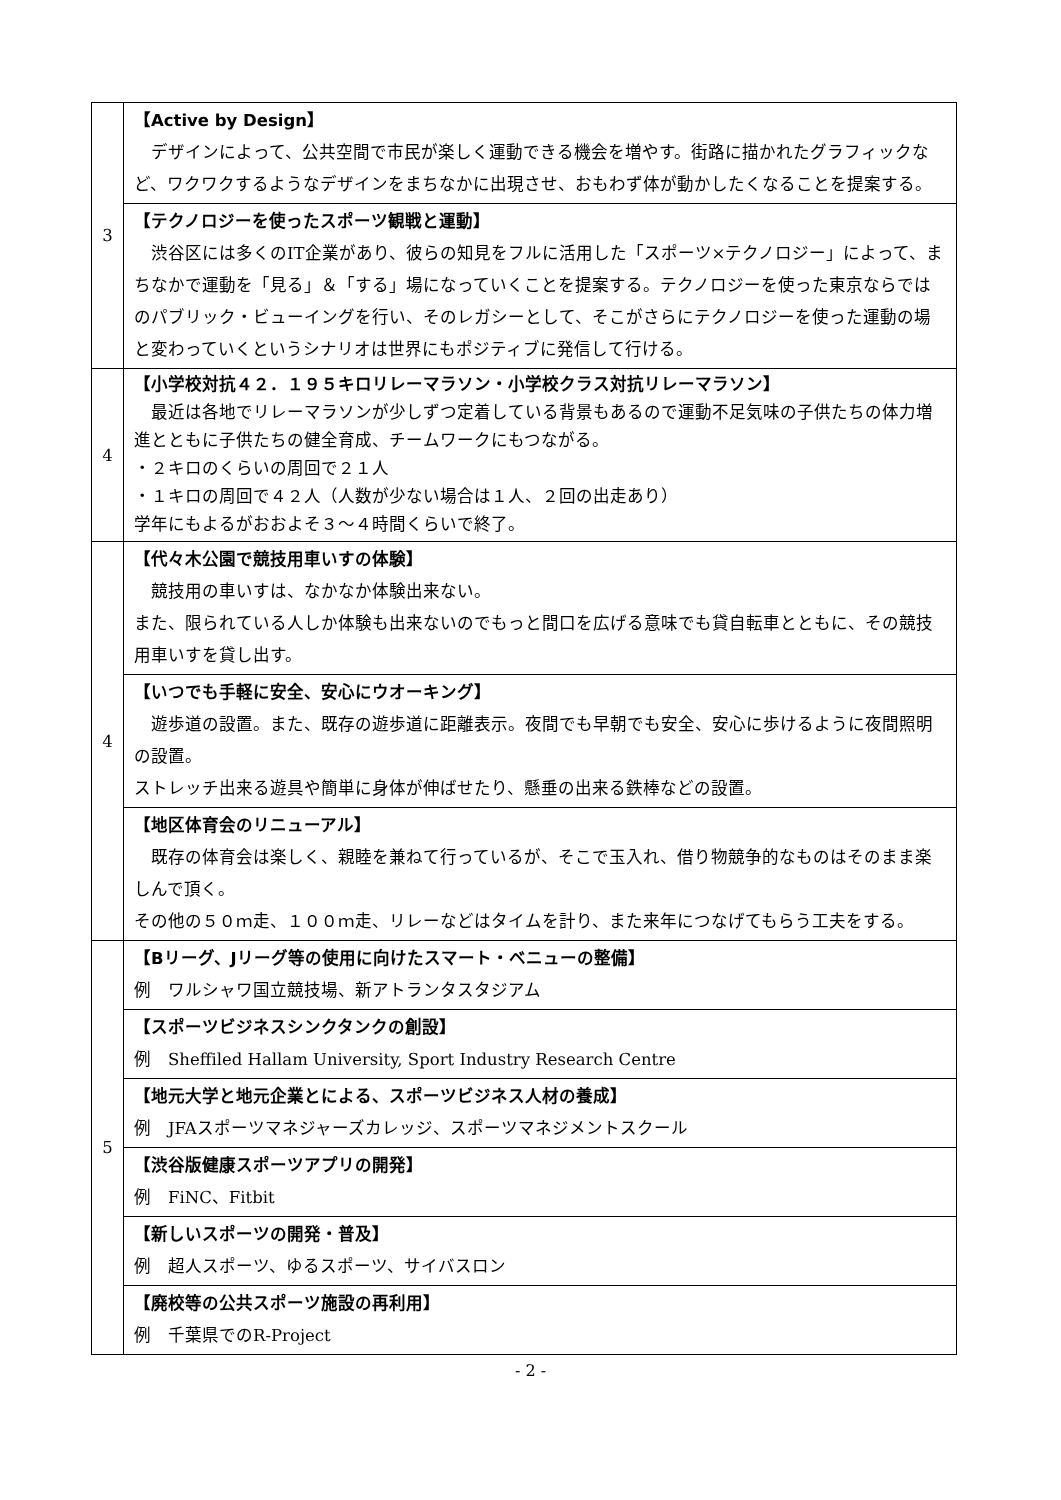| 3 | 【Active by Design】 デザインによって、公共空間で市民が楽しく運動できる機会を増やす。街路に描かれたグラフィックなど、ワクワクするようなデザインをまちなかに出現させ、おもわず体が動かしたくなることを提案する。 |
| | 【テクノロジーを使ったスポーツ観戦と運動】 渋谷区には多くのIT企業があり、彼らの知見をフルに活用した「スポーツ×テクノロジー」によって、まちなかで運動を「見る」＆「する」場になっていくことを提案する。テクノロジーを使った東京ならではのパブリック・ビューイングを行い、そのレガシーとして、そこがさらにテクノロジーを使った運動の場と変わっていくというシナリオは世界にもポジティブに発信して行ける。 |
| 4 | 【小学校対抗４２．１９５キロリレーマラソン・小学校クラス対抗リレーマラソン】 最近は各地でリレーマラソンが少しずつ定着している背景もあるので運動不足気味の子供たちの体力増進とともに子供たちの健全育成、チームワークにもつながる。 ・２キロのくらいの周回で２１人 ・１キロの周回で４２人（人数が少ない場合は１人、２回の出走あり） 学年にもよるがおおよそ３～４時間くらいで終了。 |
| 4 | 【代々木公園で競技用車いすの体験】 競技用の車いすは、なかなか体験出来ない。 また、限られている人しか体験も出来ないのでもっと間口を広げる意味でも貸自転車とともに、その競技用車いすを貸し出す。 |
| | 【いつでも手軽に安全、安心にウオーキング】 遊歩道の設置。また、既存の遊歩道に距離表示。夜間でも早朝でも安全、安心に歩けるように夜間照明の設置。 ストレッチ出来る遊具や簡単に身体が伸ばせたり、懸垂の出来る鉄棒などの設置。 |
| | 【地区体育会のリニューアル】 既存の体育会は楽しく、親睦を兼ねて行っているが、そこで玉入れ、借り物競争的なものはそのまま楽しんで頂く。 その他の５０ｍ走、１００ｍ走、リレーなどはタイムを計り、また来年につなげてもらう工夫をする。 |
| 5 | 【Bリーグ、Jリーグ等の使用に向けたスマート・ベニューの整備】 例 ワルシャワ国立競技場、新アトランタスタジアム |
| | 【スポーツビジネスシンクタンクの創設】 例 Sheffiled Hallam University, Sport Industry Research Centre |
| | 【地元大学と地元企業とによる、スポーツビジネス人材の養成】 例 JFAスポーツマネジャーズカレッジ、スポーツマネジメントスクール |
| | 【渋谷版健康スポーツアプリの開発】 例 FiNC、Fitbit |
| | 【新しいスポーツの開発・普及】 例 超人スポーツ、ゆるスポーツ、サイバスロン |
| | 【廃校等の公共スポーツ施設の再利用】 例 千葉県でのR-Project |
- 2 -